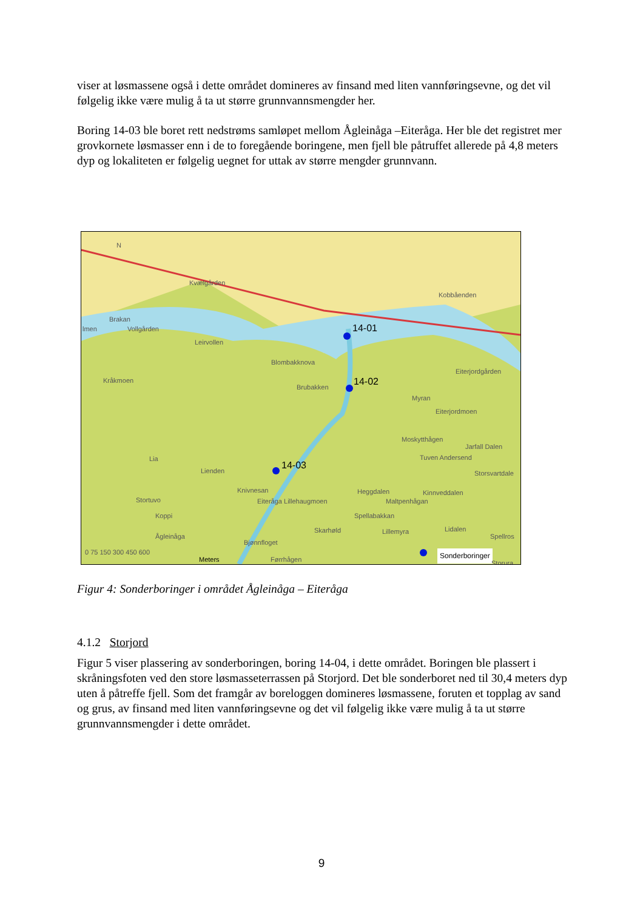viser at løsmassene også i dette området domineres av finsand med liten vannføringsevne, og det vil følgelig ikke være mulig å ta ut større grunnvannsmengder her.
Boring 14-03 ble boret rett nedstrøms samløpet mellom Ågleinåga –Eiteråga. Her ble det registret mer grovkornete løsmasser enn i de to foregående boringene, men fjell ble påtruffet allerede på 4,8 meters dyp og lokaliteten er følgelig uegnet for uttak av større mengder grunnvann.
N
Kvælgården
Kobbåenden
Brakan
lmen Vollgården
Leirvollen
14-01
Blombakknova
Eiterjordgården
Kråkmoen
Brubakken 14-02
Myran
Eiterjordmoen
Moskytthågen
Jarfall Dalen
Lia Tuven Andersend
14-03 Lienden Storsvartdale
Knivnesan Heggdalen Kinnveddalen
Stortuvo Eiteråga Lillehaugmoen Maltpenhågan
Koppi Spellabakkan
Skarhøld Lillemyra Lidalen
Spellros Ågleinåga
Bjønnfloget
0 75 150 300 450 600
Meters Førrhågen Sonderboringer
Storura
Figur 4: Sonderboringer i området Ågleinåga – Eiteråga
4.1.2 Storjord
Figur 5 viser plassering av sonderboringen, boring 14-04, i dette området. Boringen ble plassert i skråningsfoten ved den store løsmasseterrassen på Storjord. Det ble sonderboret ned til 30,4 meters dyp uten å påtreffe fjell. Som det framgår av boreloggen domineres løsmassene, foruten et topplag av sand og grus, av finsand med liten vannføringsevne og det vil følgelig ikke være mulig å ta ut større grunnvannsmengder i dette området.
9